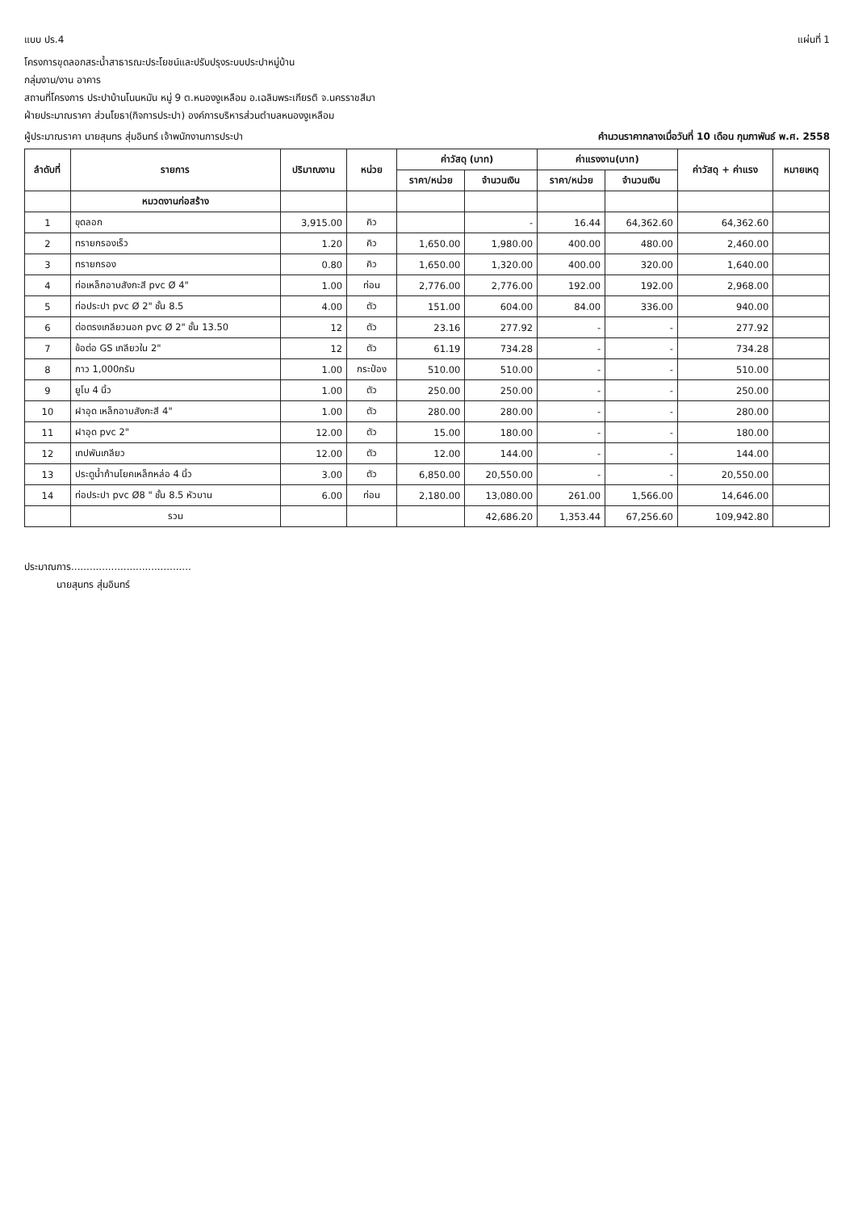แบบ ปร.4 แผ่นที่ 1
โครงการขุดลอกสระน้ำสาธารณะประโยชน์และปรับปรุงระบบประปาหมู่บ้าน
กลุ่มงาน/งาน อาคาร
สถานที่โครงการ ประปาบ้านโนนหมัน หมู่ 9 ต.หนองงูเหลือม อ.เฉลิมพระเกียรติ จ.นครราชสีมา
ฝ่ายประมาณราคา ส่วนโยธา(กิจการประปา) องค์การบริหารส่วนตำบลหนองงูเหลือม
ผู้ประมาณราคา นายสุนทร สุ่มอินทร์ เจ้าพนักงานการประปา คำนวนราคากลางเมื่อวันที่ 10 เดือน กุมภาพันธ์ พ.ศ. 2558
| ลำดับที่ | รายการ | ปริมาณงาน | หน่วย | ค่าวัสดุ (บาท) | | ค่าแรงงาน(บาท) | | ค่าวัสดุ + ค่าแรง | หมายเหตุ |
| --- | --- | --- | --- | --- | --- | --- | --- | --- | --- |
| | | | | ราคา/หน่วย | จำนวนเงิน | ราคา/หน่วย | จำนวนเงิน | | |
| | หมวดงานก่อสร้าง | | | | | | | | |
| 1 | ขุดลอก | 3,915.00 | คิว | | - | 16.44 | 64,362.60 | 64,362.60 | |
| 2 | ทรายกรองเร็ว | 1.20 | คิว | 1,650.00 | 1,980.00 | 400.00 | 480.00 | 2,460.00 | |
| 3 | ทรายกรอง | 0.80 | คิว | 1,650.00 | 1,320.00 | 400.00 | 320.00 | 1,640.00 | |
| 4 | ท่อเหล็กอาบสังกะสี pvc Ø 4" | 1.00 | ท่อน | 2,776.00 | 2,776.00 | 192.00 | 192.00 | 2,968.00 | |
| 5 | ท่อประปา pvc Ø 2" ชั้น 8.5 | 4.00 | ตัว | 151.00 | 604.00 | 84.00 | 336.00 | 940.00 | |
| 6 | ต่อตรงเกลียวนอก pvc Ø 2" ชั้น 13.50 | 12 | ตัว | 23.16 | 277.92 | - | - | 277.92 | |
| 7 | ข้อต่อ GS เกลียวใน 2" | 12 | ตัว | 61.19 | 734.28 | - | - | 734.28 | |
| 8 | กาว 1,000กรัม | 1.00 | กระป๋อง | 510.00 | 510.00 | - | - | 510.00 | |
| 9 | ยูโบ 4 นิ้ว | 1.00 | ตัว | 250.00 | 250.00 | - | - | 250.00 | |
| 10 | ฝาอุด เหล็กอาบสังกะสี 4" | 1.00 | ตัว | 280.00 | 280.00 | - | - | 280.00 | |
| 11 | ฝาอุด pvc 2" | 12.00 | ตัว | 15.00 | 180.00 | - | - | 180.00 | |
| 12 | เทปพันเกลียว | 12.00 | ตัว | 12.00 | 144.00 | - | - | 144.00 | |
| 13 | ประตูน้ำก้านโยคเหล็กหล่อ 4 นิ้ว | 3.00 | ตัว | 6,850.00 | 20,550.00 | - | - | 20,550.00 | |
| 14 | ท่อประปา pvc Ø8 " ชั้น 8.5 หัวบาน | 6.00 | ท่อน | 2,180.00 | 13,080.00 | 261.00 | 1,566.00 | 14,646.00 | |
| | รวม | | | | 42,686.20 | 1,353.44 | 67,256.60 | 109,942.80 | |
ประมาณการ.......................................
นายสุนทร สุ่มอินทร์